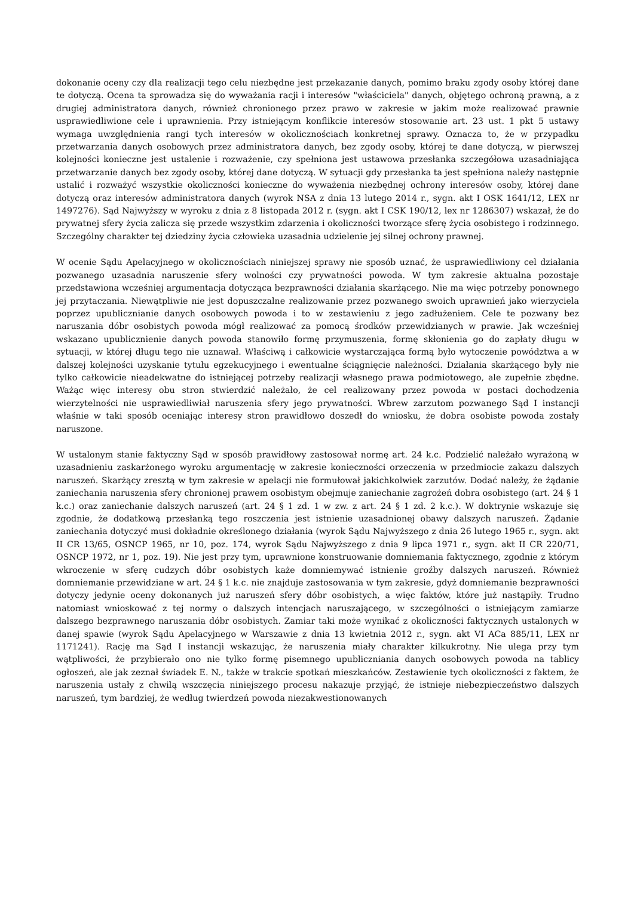dokonanie oceny czy dla realizacji tego celu niezbędne jest przekazanie danych, pomimo braku zgody osoby której dane te dotyczą. Ocena ta sprowadza się do wyważania racji i interesów "właściciela" danych, objętego ochroną prawną, a z drugiej administratora danych, również chronionego przez prawo w zakresie w jakim może realizować prawnie usprawiedliwione cele i uprawnienia. Przy istniejącym konflikcie interesów stosowanie art. 23 ust. 1 pkt 5 ustawy wymaga uwzględnienia rangi tych interesów w okolicznościach konkretnej sprawy. Oznacza to, że w przypadku przetwarzania danych osobowych przez administratora danych, bez zgody osoby, której te dane dotyczą, w pierwszej kolejności konieczne jest ustalenie i rozważenie, czy spełniona jest ustawowa przesłanka szczegółowa uzasadniająca przetwarzanie danych bez zgody osoby, której dane dotyczą. W sytuacji gdy przesłanka ta jest spełniona należy następnie ustalić i rozważyć wszystkie okoliczności konieczne do wyważenia niezbędnej ochrony interesów osoby, której dane dotyczą oraz interesów administratora danych (wyrok NSA z dnia 13 lutego 2014 r., sygn. akt I OSK 1641/12, LEX nr 1497276). Sąd Najwyższy w wyroku z dnia z 8 listopada 2012 r. (sygn. akt I CSK 190/12, lex nr 1286307) wskazał, że do prywatnej sfery życia zalicza się przede wszystkim zdarzenia i okoliczności tworzące sferę życia osobistego i rodzinnego. Szczególny charakter tej dziedziny życia człowieka uzasadnia udzielenie jej silnej ochrony prawnej.
W ocenie Sądu Apelacyjnego w okolicznościach niniejszej sprawy nie sposób uznać, że usprawiedliwiony cel działania pozwanego uzasadnia naruszenie sfery wolności czy prywatności powoda. W tym zakresie aktualna pozostaje przedstawiona wcześniej argumentacja dotycząca bezprawności działania skarżącego. Nie ma więc potrzeby ponownego jej przytaczania. Niewątpliwie nie jest dopuszczalne realizowanie przez pozwanego swoich uprawnień jako wierzyciela poprzez upublicznianie danych osobowych powoda i to w zestawieniu z jego zadłużeniem. Cele te pozwany bez naruszania dóbr osobistych powoda mógł realizować za pomocą środków przewidzianych w prawie. Jak wcześniej wskazano upublicznienie danych powoda stanowiło formę przymuszenia, formę skłonienia go do zapłaty długu w sytuacji, w której długu tego nie uznawał. Właściwą i całkowicie wystarczająca formą było wytoczenie powództwa a w dalszej kolejności uzyskanie tytułu egzekucyjnego i ewentualne ściągnięcie należności. Działania skarżącego były nie tylko całkowicie nieadekwatne do istniejącej potrzeby realizacji własnego prawa podmiotowego, ale zupełnie zbędne. Ważąc więc interesy obu stron stwierdzić należało, że cel realizowany przez powoda w postaci dochodzenia wierzytelności nie usprawiedliwiał naruszenia sfery jego prywatności. Wbrew zarzutom pozwanego Sąd I instancji właśnie w taki sposób oceniając interesy stron prawidłowo doszedł do wniosku, że dobra osobiste powoda zostały naruszone.
W ustalonym stanie faktyczny Sąd w sposób prawidłowy zastosował normę art. 24 k.c. Podzielić należało wyrażoną w uzasadnieniu zaskarżonego wyroku argumentację w zakresie konieczności orzeczenia w przedmiocie zakazu dalszych naruszeń. Skarżący zresztą w tym zakresie w apelacji nie formułował jakichkolwiek zarzutów. Dodać należy, że żądanie zaniechania naruszenia sfery chronionej prawem osobistym obejmuje zaniechanie zagrożeń dobra osobistego (art. 24 § 1 k.c.) oraz zaniechanie dalszych naruszeń (art. 24 § 1 zd. 1 w zw. z art. 24 § 1 zd. 2 k.c.). W doktrynie wskazuje się zgodnie, że dodatkową przesłanką tego roszczenia jest istnienie uzasadnionej obawy dalszych naruszeń. Żądanie zaniechania dotyczyć musi dokładnie określonego działania (wyrok Sądu Najwyższego z dnia 26 lutego 1965 r., sygn. akt II CR 13/65, OSNCP 1965, nr 10, poz. 174, wyrok Sądu Najwyższego z dnia 9 lipca 1971 r., sygn. akt II CR 220/71, OSNCP 1972, nr 1, poz. 19). Nie jest przy tym, uprawnione konstruowanie domniemania faktycznego, zgodnie z którym wkroczenie w sferę cudzych dóbr osobistych każe domniemywać istnienie groźby dalszych naruszeń. Również domniemanie przewidziane w art. 24 § 1 k.c. nie znajduje zastosowania w tym zakresie, gdyż domniemanie bezprawności dotyczy jedynie oceny dokonanych już naruszeń sfery dóbr osobistych, a więc faktów, które już nastąpiły. Trudno natomiast wnioskować z tej normy o dalszych intencjach naruszającego, w szczególności o istniejącym zamiarze dalszego bezprawnego naruszania dóbr osobistych. Zamiar taki może wynikać z okoliczności faktycznych ustalonych w danej spawie (wyrok Sądu Apelacyjnego w Warszawie z dnia 13 kwietnia 2012 r., sygn. akt VI ACa 885/11, LEX nr 1171241). Rację ma Sąd I instancji wskazując, że naruszenia miały charakter kilkukrotny. Nie ulega przy tym wątpliwości, że przybierało ono nie tylko formę pisemnego upubliczniania danych osobowych powoda na tablicy ogłoszeń, ale jak zeznał świadek E. N., także w trakcie spotkań mieszkańców. Zestawienie tych okoliczności z faktem, że naruszenia ustały z chwilą wszczęcia niniejszego procesu nakazuje przyjąć, że istnieje niebezpieczeństwo dalszych naruszeń, tym bardziej, że według twierdzeń powoda niezakwestionowanych